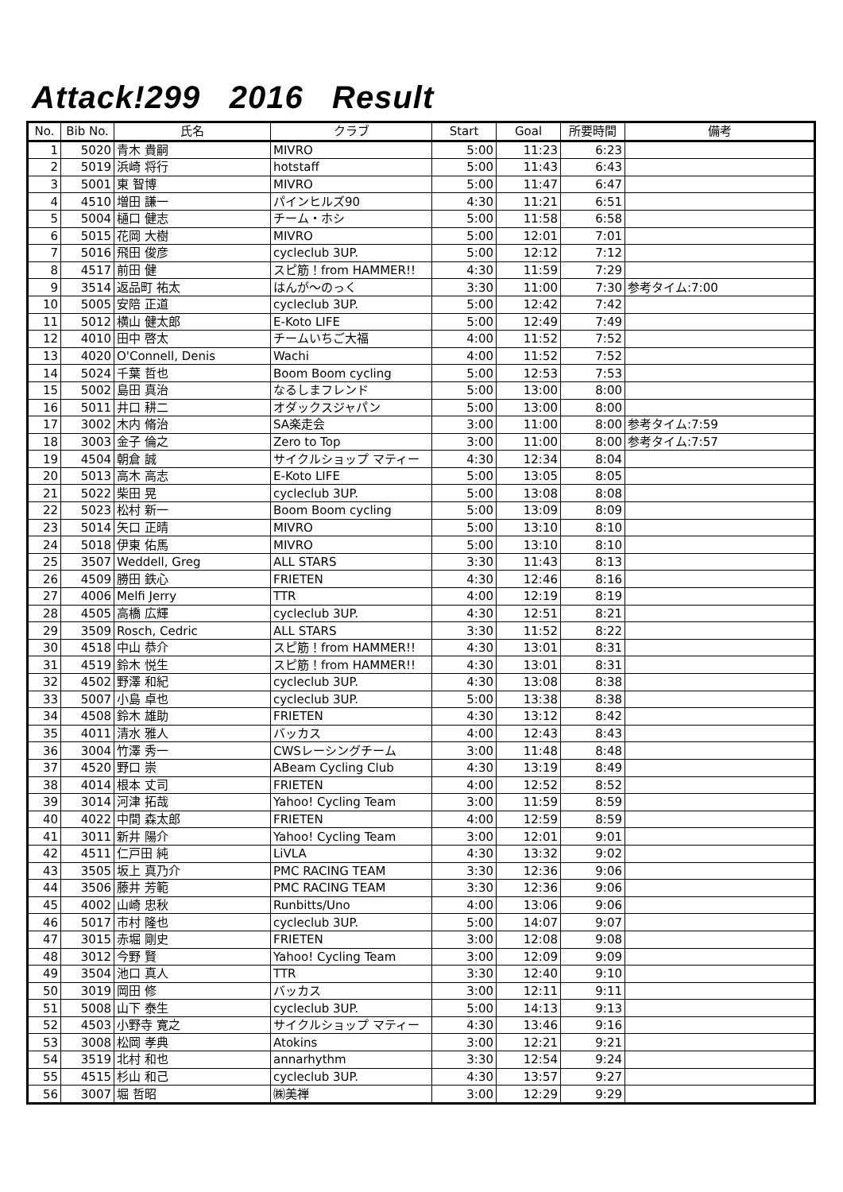Attack!299 2016 Result
| No. | Bib No. | 氏名 | クラブ | Start | Goal | 所要時間 | 備考 |
| --- | --- | --- | --- | --- | --- | --- | --- |
| 1 | 5020 | 青木 貴嗣 | MIVRO | 5:00 | 11:23 | 6:23 | |
| 2 | 5019 | 浜崎 将行 | hotstaff | 5:00 | 11:43 | 6:43 | |
| 3 | 5001 | 東 智博 | MIVRO | 5:00 | 11:47 | 6:47 | |
| 4 | 4510 | 増田 謙一 | パインヒルズ90 | 4:30 | 11:21 | 6:51 | |
| 5 | 5004 | 樋口 健志 | チーム・ホシ | 5:00 | 11:58 | 6:58 | |
| 6 | 5015 | 花岡 大樹 | MIVRO | 5:00 | 12:01 | 7:01 | |
| 7 | 5016 | 飛田 俊彦 | cycleclub 3UP. | 5:00 | 12:12 | 7:12 | |
| 8 | 4517 | 前田 健 | スピ筋！from HAMMER!! | 4:30 | 11:59 | 7:29 | |
| 9 | 3514 | 返品町 祐太 | はんが～のっく | 3:30 | 11:00 | 7:30 | 参考タイム:7:00 |
| 10 | 5005 | 安陪 正道 | cycleclub 3UP. | 5:00 | 12:42 | 7:42 | |
| 11 | 5012 | 横山 健太郎 | E-Koto LIFE | 5:00 | 12:49 | 7:49 | |
| 12 | 4010 | 田中 啓太 | チームいちご大福 | 4:00 | 11:52 | 7:52 | |
| 13 | 4020 | O'Connell, Denis | Wachi | 4:00 | 11:52 | 7:52 | |
| 14 | 5024 | 千葉 哲也 | Boom Boom cycling | 5:00 | 12:53 | 7:53 | |
| 15 | 5002 | 島田 真治 | なるしまフレンド | 5:00 | 13:00 | 8:00 | |
| 16 | 5011 | 井口 耕二 | オダックスジャパン | 5:00 | 13:00 | 8:00 | |
| 17 | 3002 | 木内 脩治 | SA楽走会 | 3:00 | 11:00 | 8:00 | 参考タイム:7:59 |
| 18 | 3003 | 金子 倫之 | Zero to Top | 3:00 | 11:00 | 8:00 | 参考タイム:7:57 |
| 19 | 4504 | 朝倉 誠 | サイクルショップ マティー | 4:30 | 12:34 | 8:04 | |
| 20 | 5013 | 高木 高志 | E-Koto LIFE | 5:00 | 13:05 | 8:05 | |
| 21 | 5022 | 柴田 晃 | cycleclub 3UP. | 5:00 | 13:08 | 8:08 | |
| 22 | 5023 | 松村 新一 | Boom Boom cycling | 5:00 | 13:09 | 8:09 | |
| 23 | 5014 | 矢口 正晴 | MIVRO | 5:00 | 13:10 | 8:10 | |
| 24 | 5018 | 伊東 佑馬 | MIVRO | 5:00 | 13:10 | 8:10 | |
| 25 | 3507 | Weddell, Greg | ALL STARS | 3:30 | 11:43 | 8:13 | |
| 26 | 4509 | 勝田 鉄心 | FRIETEN | 4:30 | 12:46 | 8:16 | |
| 27 | 4006 | Melfi Jerry | TTR | 4:00 | 12:19 | 8:19 | |
| 28 | 4505 | 高橋 広輝 | cycleclub 3UP. | 4:30 | 12:51 | 8:21 | |
| 29 | 3509 | Rosch, Cedric | ALL STARS | 3:30 | 11:52 | 8:22 | |
| 30 | 4518 | 中山 恭介 | スピ筋！from HAMMER!! | 4:30 | 13:01 | 8:31 | |
| 31 | 4519 | 鈴木 悦生 | スピ筋！from HAMMER!! | 4:30 | 13:01 | 8:31 | |
| 32 | 4502 | 野澤 和紀 | cycleclub 3UP. | 4:30 | 13:08 | 8:38 | |
| 33 | 5007 | 小島 卓也 | cycleclub 3UP. | 5:00 | 13:38 | 8:38 | |
| 34 | 4508 | 鈴木 雄助 | FRIETEN | 4:30 | 13:12 | 8:42 | |
| 35 | 4011 | 清水 雅人 | バッカス | 4:00 | 12:43 | 8:43 | |
| 36 | 3004 | 竹澤 秀一 | CWSレーシングチーム | 3:00 | 11:48 | 8:48 | |
| 37 | 4520 | 野口 崇 | ABeam Cycling Club | 4:30 | 13:19 | 8:49 | |
| 38 | 4014 | 根本 丈司 | FRIETEN | 4:00 | 12:52 | 8:52 | |
| 39 | 3014 | 河津 拓哉 | Yahoo! Cycling Team | 3:00 | 11:59 | 8:59 | |
| 40 | 4022 | 中間 森太郎 | FRIETEN | 4:00 | 12:59 | 8:59 | |
| 41 | 3011 | 新井 陽介 | Yahoo! Cycling Team | 3:00 | 12:01 | 9:01 | |
| 42 | 4511 | 仁戸田 純 | LiVLA | 4:30 | 13:32 | 9:02 | |
| 43 | 3505 | 坂上 真乃介 | PMC RACING TEAM | 3:30 | 12:36 | 9:06 | |
| 44 | 3506 | 藤井 芳範 | PMC RACING TEAM | 3:30 | 12:36 | 9:06 | |
| 45 | 4002 | 山崎 忠秋 | Runbitts/Uno | 4:00 | 13:06 | 9:06 | |
| 46 | 5017 | 市村 隆也 | cycleclub 3UP. | 5:00 | 14:07 | 9:07 | |
| 47 | 3015 | 赤堀 剛史 | FRIETEN | 3:00 | 12:08 | 9:08 | |
| 48 | 3012 | 今野 賢 | Yahoo! Cycling Team | 3:00 | 12:09 | 9:09 | |
| 49 | 3504 | 池口 真人 | TTR | 3:30 | 12:40 | 9:10 | |
| 50 | 3019 | 岡田 修 | バッカス | 3:00 | 12:11 | 9:11 | |
| 51 | 5008 | 山下 泰生 | cycleclub 3UP. | 5:00 | 14:13 | 9:13 | |
| 52 | 4503 | 小野寺 寛之 | サイクルショップ マティー | 4:30 | 13:46 | 9:16 | |
| 53 | 3008 | 松岡 孝典 | Atokins | 3:00 | 12:21 | 9:21 | |
| 54 | 3519 | 北村 和也 | annarhythm | 3:30 | 12:54 | 9:24 | |
| 55 | 4515 | 杉山 和己 | cycleclub 3UP. | 4:30 | 13:57 | 9:27 | |
| 56 | 3007 | 堀 哲昭 | ㈱美禅 | 3:00 | 12:29 | 9:29 | |